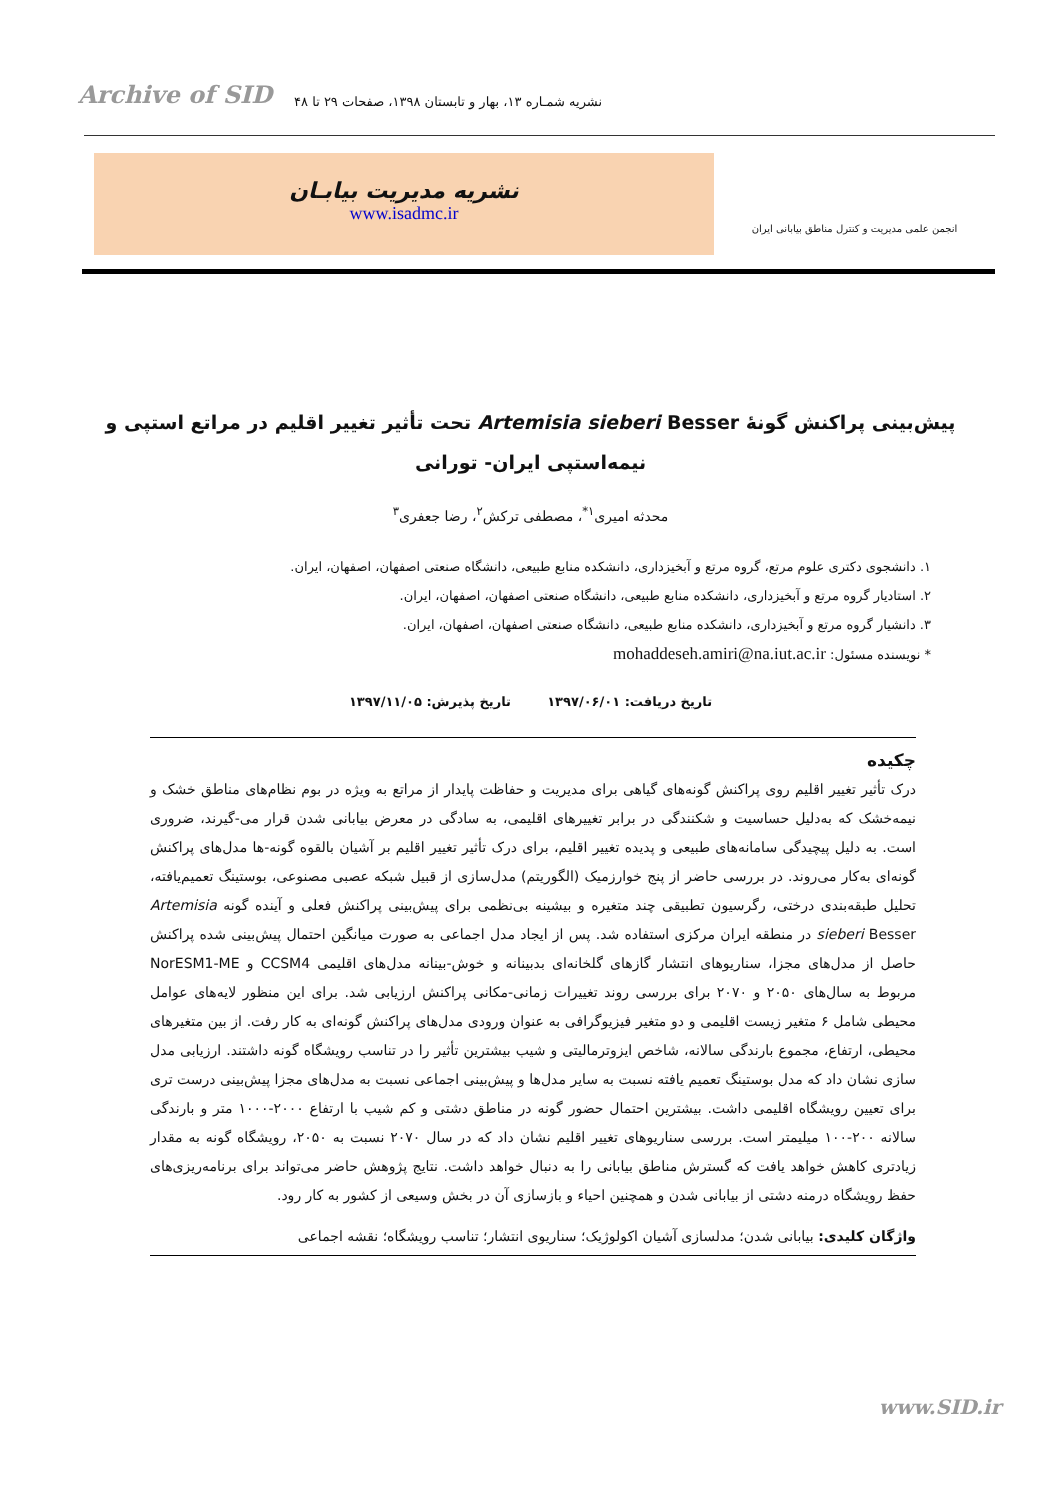Archive of SID نشریه شمـاره ۱۳، بهار و تابستان ۱۳۹۸، صفحات ۲۹ تا ۴۸
نشریه مدیریت بیابـان
www.isadmc.ir
انجمن علمی مدیریت و کنترل مناطق بیابانی ایران
پیش‌بینی پراکنش گونهٔ Artemisia sieberi Besser تحت تأثیر تغییر اقلیم در مراتع استپی و نیمه‌استپی ایران- تورانی
محدثه امیری<sup>۱*</sup>، مصطفی ترکش<sup>۲</sup>، رضا جعفری<sup>۳</sup>
۱. دانشجوی دکتری علوم مرتع، گروه مرتع و آبخیزداری، دانشکده منابع طبیعی، دانشگاه صنعتی اصفهان، اصفهان، ایران.
۲. استادیار گروه مرتع و آبخیزداری، دانشکده منابع طبیعی، دانشگاه صنعتی اصفهان، اصفهان، ایران.
۳. دانشیار گروه مرتع و آبخیزداری، دانشکده منابع طبیعی، دانشگاه صنعتی اصفهان، اصفهان، ایران.
* نویسنده مسئول: mohaddeseh.amiri@na.iut.ac.ir
تاریخ دریافت: ۱۳۹۷/۰۶/۰۱ تاریخ پذیرش: ۱۳۹۷/۱۱/۰۵
چکیده
درک تأثیر تغییر اقلیم روی پراکنش گونه‌های گیاهی برای مدیریت و حفاظت پایدار از مراتع به ویژه در بوم نظام‌های مناطق خشک و نیمه‌خشک که به‌دلیل حساسیت و شکنندگی در برابر تغییرهای اقلیمی، به سادگی در معرض بیابانی شدن قرار می-گیرند، ضروری است. به دلیل پیچیدگی سامانه‌های طبیعی و پدیده تغییر اقلیم، برای درک تأثیر تغییر اقلیم بر آشیان بالقوه گونه-ها مدل‌های پراکنش گونه‌ای به‌کار می‌روند. در بررسی حاضر از پنج خوارزمیک (الگوریتم) مدل‌سازی از قبیل شبکه عصبی مصنوعی، بوستینگ تعمیم‌یافته، تحلیل طبقه‌بندی درختی، رگرسیون تطبیقی چند متغیره و بیشینه بی‌نظمی برای پیش‌بینی پراکنش فعلی و آینده گونه Artemisia sieberi Besser در منطقه ایران مرکزی استفاده شد. پس از ایجاد مدل اجماعی به صورت میانگین احتمال پیش‌بینی شده پراکنش حاصل از مدل‌های مجزا، سناریوهای انتشار گازهای گلخانه‌ای بدبینانه و خوش-بینانه مدل‌های اقلیمی CCSM4 و NorESM1-ME مربوط به سال‌های ۲۰۵۰ و ۲۰۷۰ برای بررسی روند تغییرات زمانی-مکانی پراکنش ارزیابی شد. برای این منظور لایه‌های عوامل محیطی شامل ۶ متغیر زیست اقلیمی و دو متغیر فیزیوگرافی به عنوان ورودی مدل‌های پراکنش گونه‌ای به کار رفت. از بین متغیرهای محیطی، ارتفاع، مجموع بارندگی سالانه، شاخص ایزوترمالیتی و شیب بیشترین تأثیر را در تناسب رویشگاه گونه داشتند. ارزیابی مدل سازی نشان داد که مدل بوستینگ تعمیم یافته نسبت به سایر مدل‌ها و پیش‌بینی اجماعی نسبت به مدل‌های مجزا پیش‌بینی درست تری برای تعیین رویشگاه اقلیمی داشت. بیشترین احتمال حضور گونه در مناطق دشتی و کم شیب با ارتفاع ۲۰۰۰-۱۰۰۰ متر و بارندگی سالانه ۲۰۰-۱۰۰ میلیمتر است. بررسی سناریوهای تغییر اقلیم نشان داد که در سال ۲۰۷۰ نسبت به ۲۰۵۰، رویشگاه گونه به مقدار زیادتری کاهش خواهد یافت که گسترش مناطق بیابانی را به دنبال خواهد داشت. نتایج پژوهش حاضر می‌تواند برای برنامه‌ریزی‌های حفظ رویشگاه درمنه دشتی از بیابانی شدن و همچنین احیاء و بازسازی آن در بخش وسیعی از کشور به کار رود.
واژگان کلیدی: بیابانی شدن؛ مدلسازی آشیان اکولوژیک؛ سناریوی انتشار؛ تناسب رویشگاه؛ نقشه اجماعی
www.SID.ir